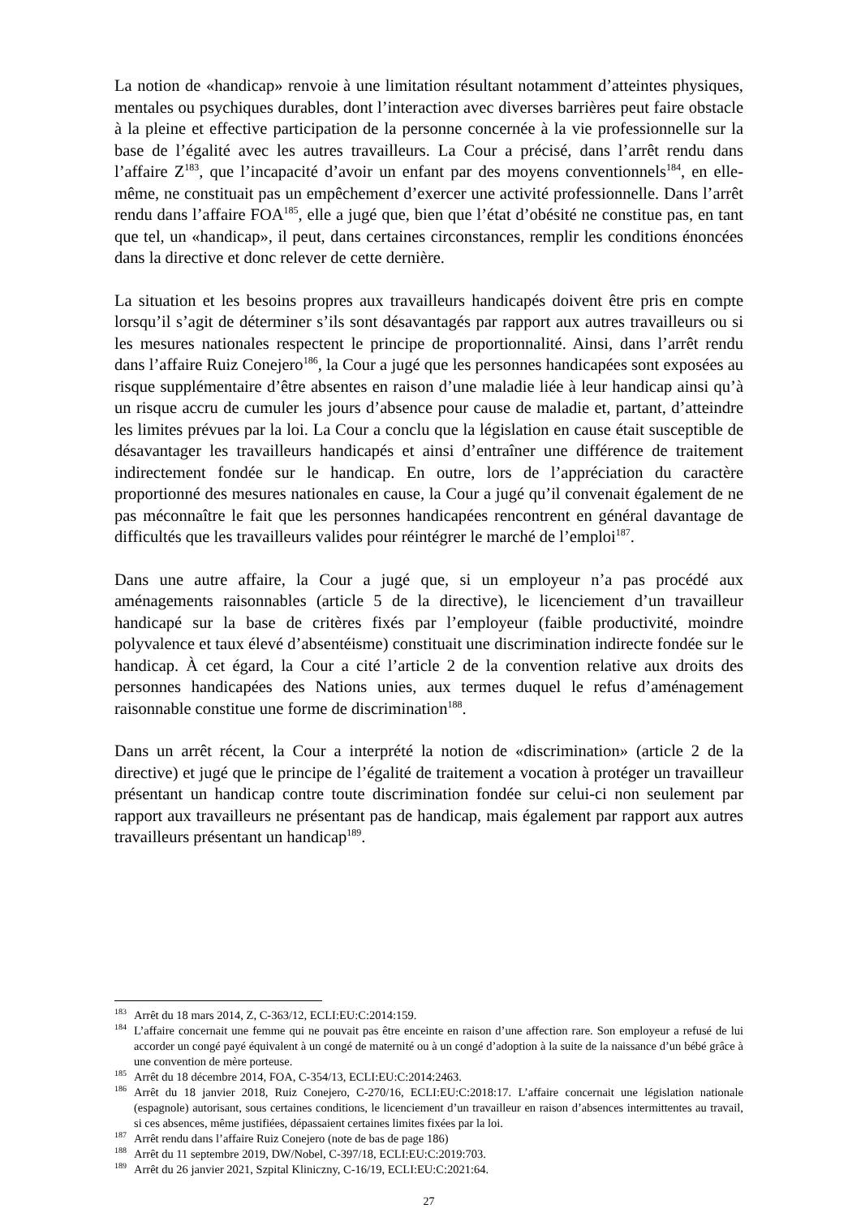La notion de «handicap» renvoie à une limitation résultant notamment d’atteintes physiques, mentales ou psychiques durables, dont l’interaction avec diverses barrières peut faire obstacle à la pleine et effective participation de la personne concernée à la vie professionnelle sur la base de l’égalité avec les autres travailleurs. La Cour a précisé, dans l’arrêt rendu dans l’affaire Z<sup>183</sup>, que l’incapacité d’avoir un enfant par des moyens conventionnels<sup>184</sup>, en elle-même, ne constituait pas un empêchement d’exercer une activité professionnelle. Dans l’arrêt rendu dans l’affaire FOA<sup>185</sup>, elle a jugé que, bien que l’état d’obésité ne constitue pas, en tant que tel, un «handicap», il peut, dans certaines circonstances, remplir les conditions énoncées dans la directive et donc relever de cette dernière.
La situation et les besoins propres aux travailleurs handicapés doivent être pris en compte lorsqu’il s’agit de déterminer s’ils sont désavantagés par rapport aux autres travailleurs ou si les mesures nationales respectent le principe de proportionnalité. Ainsi, dans l’arrêt rendu dans l’affaire Ruiz Conejero<sup>186</sup>, la Cour a jugé que les personnes handicapées sont exposées au risque supplémentaire d’être absentes en raison d’une maladie liée à leur handicap ainsi qu’à un risque accru de cumuler les jours d’absence pour cause de maladie et, partant, d’atteindre les limites prévues par la loi. La Cour a conclu que la législation en cause était susceptible de désavantager les travailleurs handicapés et ainsi d’entraîner une différence de traitement indirectement fondée sur le handicap. En outre, lors de l’appréciation du caractère proportionné des mesures nationales en cause, la Cour a jugé qu’il convenait également de ne pas méconnaître le fait que les personnes handicapées rencontrent en général davantage de difficultés que les travailleurs valides pour réintégrer le marché de l’emploi<sup>187</sup>.
Dans une autre affaire, la Cour a jugé que, si un employeur n’a pas procédé aux aménagements raisonnables (article 5 de la directive), le licenciement d’un travailleur handicapé sur la base de critères fixés par l’employeur (faible productivité, moindre polyvalence et taux élevé d’absentéisme) constituait une discrimination indirecte fondée sur le handicap. À cet égard, la Cour a cité l’article 2 de la convention relative aux droits des personnes handicapées des Nations unies, aux termes duquel le refus d’aménagement raisonnable constitue une forme de discrimination<sup>188</sup>.
Dans un arrêt récent, la Cour a interprété la notion de «discrimination» (article 2 de la directive) et jugé que le principe de l’égalité de traitement a vocation à protéger un travailleur présentant un handicap contre toute discrimination fondée sur celui-ci non seulement par rapport aux travailleurs ne présentant pas de handicap, mais également par rapport aux autres travailleurs présentant un handicap<sup>189</sup>.
<sup>183</sup> Arrêt du 18 mars 2014, Z, C-363/12, ECLI:EU:C:2014:159.
<sup>184</sup> L’affaire concernait une femme qui ne pouvait pas être enceinte en raison d’une affection rare. Son employeur a refusé de lui accorder un congé payé équivalent à un congé de maternité ou à un congé d’adoption à la suite de la naissance d’un bébé grâce à une convention de mère porteuse.
<sup>185</sup> Arrêt du 18 décembre 2014, FOA, C-354/13, ECLI:EU:C:2014:2463.
<sup>186</sup> Arrêt du 18 janvier 2018, Ruiz Conejero, C-270/16, ECLI:EU:C:2018:17. L’affaire concernait une législation nationale (espagnole) autorisant, sous certaines conditions, le licenciement d’un travailleur en raison d’absences intermittentes au travail, si ces absences, même justifiées, dépassaient certaines limites fixées par la loi.
<sup>187</sup> Arrêt rendu dans l’affaire Ruiz Conejero (note de bas de page 186)
<sup>188</sup> Arrêt du 11 septembre 2019, DW/Nobel, C-397/18, ECLI:EU:C:2019:703.
<sup>189</sup> Arrêt du 26 janvier 2021, Szpital Kliniczny, C-16/19, ECLI:EU:C:2021:64.
27